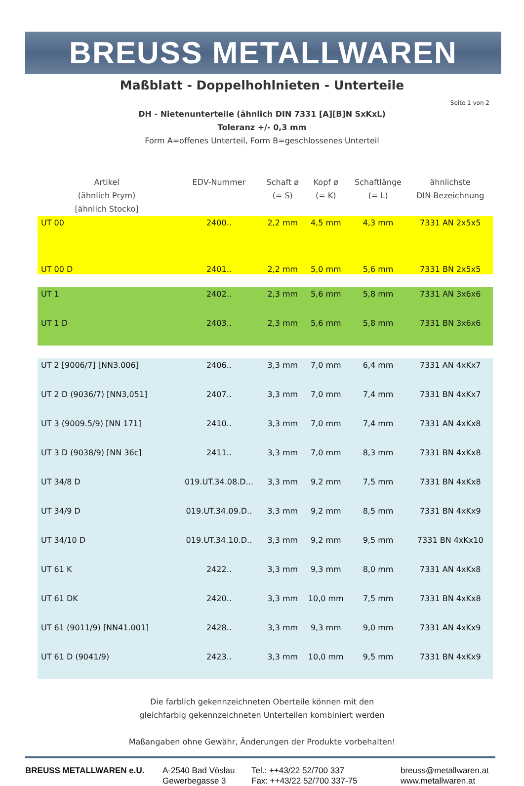BREUSS METALLWAREN
Maßblatt - Doppelhohlnieten - Unterteile
Seite 1 von 2
DH - Nietenunterteile (ähnlich DIN 7331 [A][B]N SxKxL)
Toleranz +/- 0,3 mm
Form A=offenes Unterteil, Form B=geschlossenes Unterteil
| Artikel (ähnlich Prym) [ähnlich Stocko] | EDV-Nummer | Schaft ø (= S) | Kopf ø (= K) | Schaftlänge (= L) | ähnlichste DIN-Bezeichnung |
| --- | --- | --- | --- | --- | --- |
| UT 00 | 2400.. | 2,2 mm | 4,5 mm | 4,3 mm | 7331 AN 2x5x5 |
| UT 00 D | 2401.. | 2,2 mm | 5,0 mm | 5,6 mm | 7331 BN 2x5x5 |
| UT 1 | 2402.. | 2,3 mm | 5,6 mm | 5,8 mm | 7331 AN 3x6x6 |
| UT 1 D | 2403.. | 2,3 mm | 5,6 mm | 5,8 mm | 7331 BN 3x6x6 |
| UT 2 [9006/7] [NN3.006] | 2406.. | 3,3 mm | 7,0 mm | 6,4 mm | 7331 AN 4xKx7 |
| UT 2 D (9036/7) [NN3,051] | 2407.. | 3,3 mm | 7,0 mm | 7,4 mm | 7331 BN 4xKx7 |
| UT 3 (9009.5/9) [NN 171] | 2410.. | 3,3 mm | 7,0 mm | 7,4 mm | 7331 AN 4xKx8 |
| UT 3 D (9038/9) [NN 36c] | 2411.. | 3,3 mm | 7,0 mm | 8,3 mm | 7331 BN 4xKx8 |
| UT 34/8 D | 019.UT.34.08.D... | 3,3 mm | 9,2 mm | 7,5 mm | 7331 BN 4xKx8 |
| UT 34/9 D | 019.UT.34.09.D.. | 3,3 mm | 9,2 mm | 8,5 mm | 7331 BN 4xKx9 |
| UT 34/10 D | 019.UT.34.10.D.. | 3,3 mm | 9,2 mm | 9,5 mm | 7331 BN 4xKx10 |
| UT 61 K | 2422.. | 3,3 mm | 9,3 mm | 8,0 mm | 7331 AN 4xKx8 |
| UT 61 DK | 2420.. | 3,3 mm | 10,0 mm | 7,5 mm | 7331 BN 4xKx8 |
| UT 61 (9011/9) [NN41.001] | 2428.. | 3,3 mm | 9,3 mm | 9,0 mm | 7331 AN 4xKx9 |
| UT 61 D (9041/9) | 2423.. | 3,3 mm | 10,0 mm | 9,5 mm | 7331 BN 4xKx9 |
Die farblich gekennzeichneten Oberteile können mit den
gleichfarbig gekennzeichneten Unterteilen kombiniert werden
Maßangaben ohne Gewähr, Änderungen der Produkte vorbehalten!
BREUSS METALLWAREN e.U. A-2540 Bad Vöslau
Gewerbegasse 3
Tel.: ++43/22 52/700 337
Fax: ++43/22 52/700 337-75
breuss@metallwaren.at
www.metallwaren.at